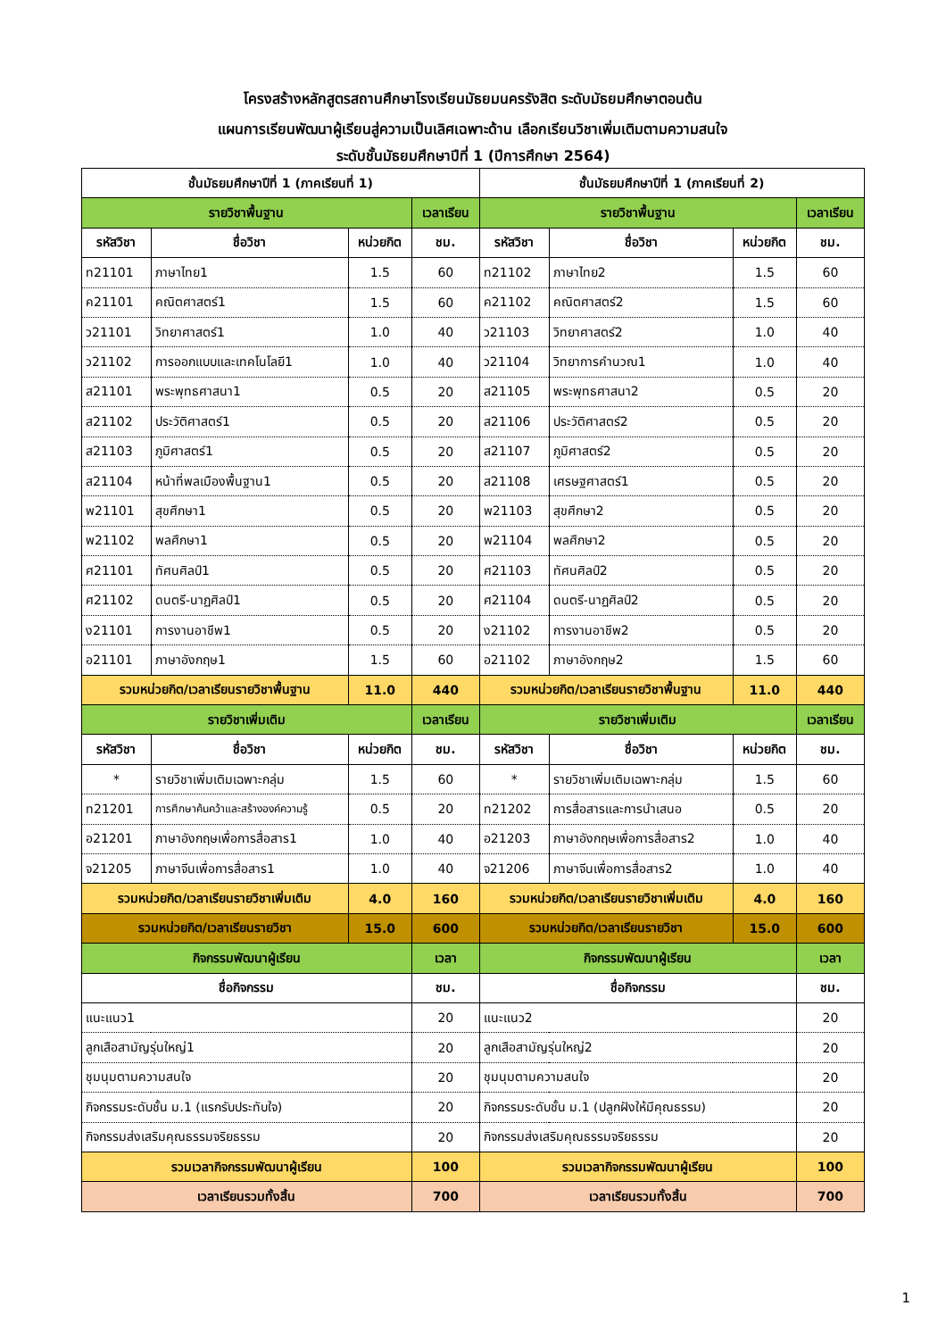โครงสร้างหลักสูตรสถานศึกษาโรงเรียนมัธยมนครรังสิต ระดับมัธยมศึกษาตอนต้น
แผนการเรียนพัฒนาผู้เรียนสู่ความเป็นเลิศเฉพาะด้าน เลือกเรียนวิชาเพิ่มเติมตามความสนใจ
ระดับชั้นมัธยมศึกษาปีที่ 1 (ปีการศึกษา 2564)
| ชั้นมัธยมศึกษาปีที่ 1 (ภาคเรียนที่ 1) | | | | ชั้นมัธยมศึกษาปีที่ 1 (ภาคเรียนที่ 2) | | | |
| --- | --- | --- | --- | --- | --- | --- | --- |
| รายวิชาพื้นฐาน | | | เวลาเรียน | รายวิชาพื้นฐาน | | | เวลาเรียน |
| รหัสวิชา | ชื่อวิชา | หน่วยกิต | ชม. | รหัสวิชา | ชื่อวิชา | หน่วยกิต | ชม. |
| ท21101 | ภาษาไทย1 | 1.5 | 60 | ท21102 | ภาษาไทย2 | 1.5 | 60 |
| ค21101 | คณิตศาสตร์1 | 1.5 | 60 | ค21102 | คณิตศาสตร์2 | 1.5 | 60 |
| ว21101 | วิทยาศาสตร์1 | 1.0 | 40 | ว21103 | วิทยาศาสตร์2 | 1.0 | 40 |
| ว21102 | การออกแบบและเทคโนโลยี1 | 1.0 | 40 | ว21104 | วิทยาการคำนวณ1 | 1.0 | 40 |
| ส21101 | พระพุทธศาสนา1 | 0.5 | 20 | ส21105 | พระพุทธศาสนา2 | 0.5 | 20 |
| ส21102 | ประวัติศาสตร์1 | 0.5 | 20 | ส21106 | ประวัติศาสตร์2 | 0.5 | 20 |
| ส21103 | ภูมิศาสตร์1 | 0.5 | 20 | ส21107 | ภูมิศาสตร์2 | 0.5 | 20 |
| ส21104 | หน้าที่พลเมืองพื้นฐาน1 | 0.5 | 20 | ส21108 | เศรษฐศาสตร์1 | 0.5 | 20 |
| พ21101 | สุขศึกษา1 | 0.5 | 20 | พ21103 | สุขศึกษา2 | 0.5 | 20 |
| พ21102 | พลศึกษา1 | 0.5 | 20 | พ21104 | พลศึกษา2 | 0.5 | 20 |
| ศ21101 | ทัศนศิลป์1 | 0.5 | 20 | ศ21103 | ทัศนศิลป์2 | 0.5 | 20 |
| ศ21102 | ดนตรี-นาฏศิลป์1 | 0.5 | 20 | ศ21104 | ดนตรี-นาฏศิลป์2 | 0.5 | 20 |
| ง21101 | การงานอาชีพ1 | 0.5 | 20 | ง21102 | การงานอาชีพ2 | 0.5 | 20 |
| อ21101 | ภาษาอังกฤษ1 | 1.5 | 60 | อ21102 | ภาษาอังกฤษ2 | 1.5 | 60 |
| รวมหน่วยกิต/เวลาเรียนรายวิชาพื้นฐาน | | 11.0 | 440 | รวมหน่วยกิต/เวลาเรียนรายวิชาพื้นฐาน | | 11.0 | 440 |
| รายวิชาเพิ่มเติม | | | เวลาเรียน | รายวิชาเพิ่มเติม | | | เวลาเรียน |
| รหัสวิชา | ชื่อวิชา | หน่วยกิต | ชม. | รหัสวิชา | ชื่อวิชา | หน่วยกิต | ชม. |
| * | รายวิชาเพิ่มเติมเฉพาะกลุ่ม | 1.5 | 60 | * | รายวิชาเพิ่มเติมเฉพาะกลุ่ม | 1.5 | 60 |
| ท21201 | การศึกษาค้นคว้าและสร้างองค์ความรู้ | 0.5 | 20 | ท21202 | การสื่อสารและการนำเสนอ | 0.5 | 20 |
| อ21201 | ภาษาอังกฤษเพื่อการสื่อสาร1 | 1.0 | 40 | อ21203 | ภาษาอังกฤษเพื่อการสื่อสาร2 | 1.0 | 40 |
| จ21205 | ภาษาจีนเพื่อการสื่อสาร1 | 1.0 | 40 | จ21206 | ภาษาจีนเพื่อการสื่อสาร2 | 1.0 | 40 |
| รวมหน่วยกิต/เวลาเรียนรายวิชาเพิ่มเติม | | 4.0 | 160 | รวมหน่วยกิต/เวลาเรียนรายวิชาเพิ่มเติม | | 4.0 | 160 |
| รวมหน่วยกิต/เวลาเรียนรายวิชา | | 15.0 | 600 | รวมหน่วยกิต/เวลาเรียนรายวิชา | | 15.0 | 600 |
| กิจกรรมพัฒนาผู้เรียน | | | เวลา | กิจกรรมพัฒนาผู้เรียน | | | เวลา |
| ชื่อกิจกรรม | | | ชม. | ชื่อกิจกรรม | | | ชม. |
| แนะแนว1 | | | 20 | แนะแนว2 | | | 20 |
| ลูกเสือสามัญรุ่นใหญ่1 | | | 20 | ลูกเสือสามัญรุ่นใหญ่2 | | | 20 |
| ชุมนุมตามความสนใจ | | | 20 | ชุมนุมตามความสนใจ | | | 20 |
| กิจกรรมระดับชั้น ม.1 (แรกรับประทับใจ) | | | 20 | กิจกรรมระดับชั้น ม.1 (ปลูกฝังให้มีคุณธรรม) | | | 20 |
| กิจกรรมส่งเสริมคุณธรรมจริยธรรม | | | 20 | กิจกรรมส่งเสริมคุณธรรมจริยธรรม | | | 20 |
| รวมเวลากิจกรรมพัฒนาผู้เรียน | | | 100 | รวมเวลากิจกรรมพัฒนาผู้เรียน | | | 100 |
| เวลาเรียนรวมทั้งสิ้น | | | 700 | เวลาเรียนรวมทั้งสิ้น | | | 700 |
1